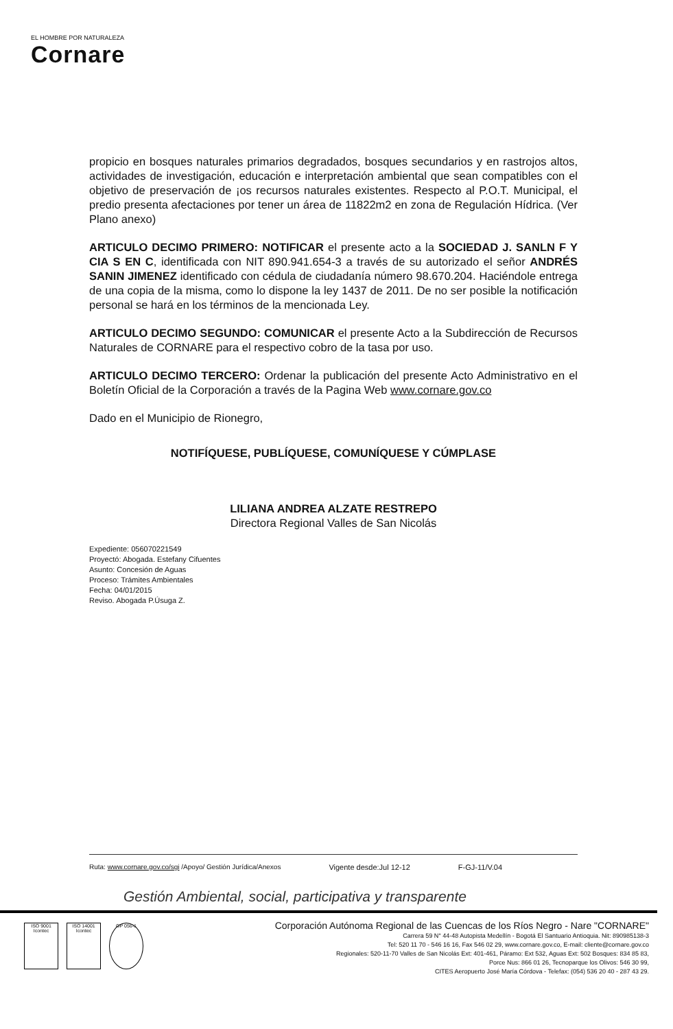EL HOMBRE POR NATURALEZA
Cornare
propicio en bosques naturales primarios degradados, bosques secundarios y en rastrojos altos, actividades de investigación, educación e interpretación ambiental que sean compatibles con el objetivo de preservación de ¡os recursos naturales existentes. Respecto al P.O.T. Municipal, el predio presenta afectaciones por tener un área de 11822m2 en zona de Regulación Hídrica. (Ver Plano anexo)
ARTICULO DECIMO PRIMERO: NOTIFICAR el presente acto a la SOCIEDAD J. SANLN F Y CIA S EN C, identificada con NIT 890.941.654-3 a través de su autorizado el señor ANDRÉS SANIN JIMENEZ identificado con cédula de ciudadanía número 98.670.204. Haciéndole entrega de una copia de la misma, como lo dispone la ley 1437 de 2011. De no ser posible la notificación personal se hará en los términos de la mencionada Ley.
ARTICULO DECIMO SEGUNDO: COMUNICAR el presente Acto a la Subdirección de Recursos Naturales de CORNARE para el respectivo cobro de la tasa por uso.
ARTICULO DECIMO TERCERO: Ordenar la publicación del presente Acto Administrativo en el Boletín Oficial de la Corporación a través de la Pagina Web www.cornare.gov.co
Dado en el Municipio de Rionegro,
NOTIFÍQUESE, PUBLÍQUESE, COMUNÍQUESE Y CÚMPLASE
LILIANA ANDREA ALZATE RESTREPO
Directora Regional Valles de San Nicolás
Expediente: 056070221549
Proyectó: Abogada. Estefany Cifuentes
Asunto: Concesión de Aguas
Proceso: Trámites Ambientales
Fecha: 04/01/2015
Reviso. Abogada P.Úsuga Z.
Ruta: www.cornare.gov.co/sgi /Apoyo/ Gestión Jurídica/Anexos Vigente desde:Jul 12-12 F-GJ-11/V.04
Gestión Ambiental, social, participativa y transparente
ISO 9001
Icontec
ISO 14001
Icontec
GP 056-1
Corporación Autónoma Regional de las Cuencas de los Ríos Negro - Nare "CORNARE"
Carrera 59 N° 44-48 Autopista Medellín - Bogotá El Santuario Antioquia. Nit: 890985138-3
Tel: 520 11 70 - 546 16 16, Fax 546 02 29, www.cornare.gov.co, E-mail: cliente@cornare.gov.co
Regionales: 520-11-70 Valles de San Nicolás Ext: 401-461, Páramo: Ext 532, Aguas Ext: 502 Bosques: 834 85 83,
Porce Nus: 866 01 26, Tecnoparque los Olivos: 546 30 99,
CITES Aeropuerto José María Córdova - Telefax: (054) 536 20 40 - 287 43 29.